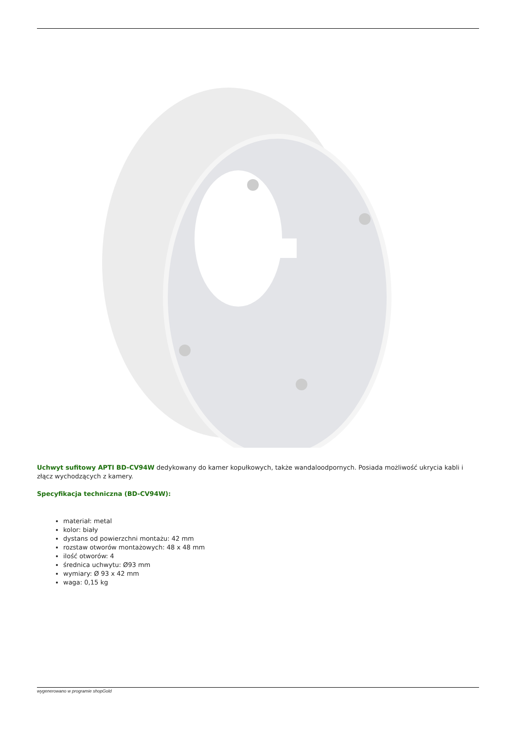Uchwyt sufitowy APTI BD-CV94W dedykowany do kamer kopułkowych, także wandaloodpornych. Posiada możliwość ukrycia kabli i złącz wychodzących z kamery.
Specyfikacja techniczna (BD-CV94W):
materiał: metal
kolor: biały
dystans od powierzchni montażu: 42 mm
rozstaw otworów montażowych: 48 x 48 mm
ilość otworów: 4
średnica uchwytu: Ø93 mm
wymiary: Ø 93 x 42 mm
waga: 0,15 kg
wygenerowano w programie shopGold